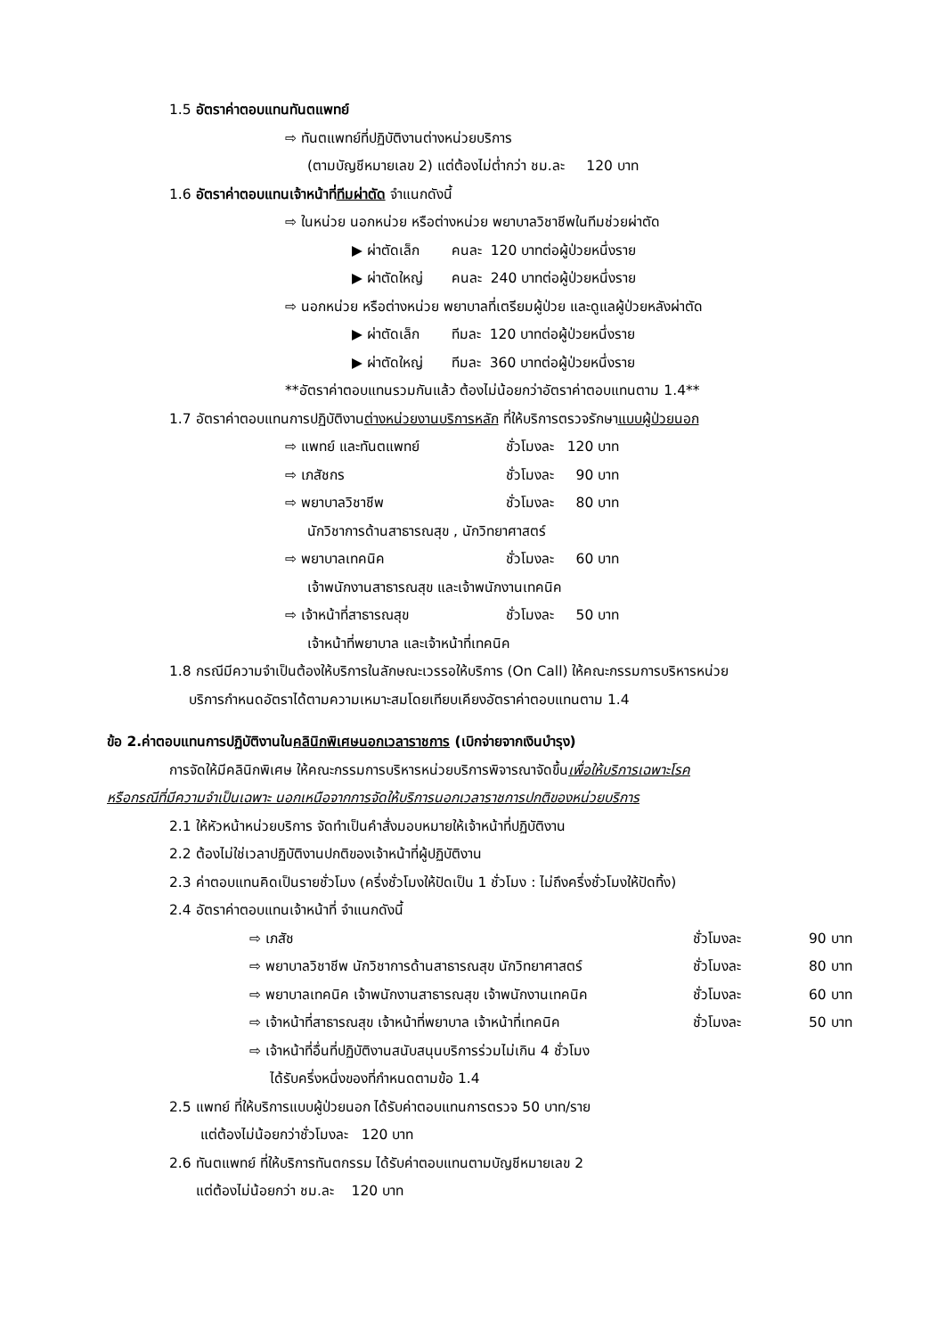1.5 อัตราค่าตอบแทนทันตแพทย์
⇨ ทันตแพทย์ที่ปฏิบัติงานต่างหน่วยบริการ
(ตามบัญชีหมายเลข 2) แต่ต้องไม่ต่ำกว่า ชม.ละ 120 บาท
1.6 อัตราค่าตอบแทนเจ้าหน้าที่ทีมผ่าตัด จำแนกดังนี้
⇨ ในหน่วย นอกหน่วย หรือต่างหน่วย พยาบาลวิชาชีพในทีมช่วยผ่าตัด
▶ ผ่าตัดเล็ก คนละ 120 บาทต่อผู้ป่วยหนึ่งราย
▶ ผ่าตัดใหญ่ คนละ 240 บาทต่อผู้ป่วยหนึ่งราย
⇨ นอกหน่วย หรือต่างหน่วย พยาบาลที่เตรียมผู้ป่วย และดูแลผู้ป่วยหลังผ่าตัด
▶ ผ่าตัดเล็ก ทีมละ 120 บาทต่อผู้ป่วยหนึ่งราย
▶ ผ่าตัดใหญ่ ทีมละ 360 บาทต่อผู้ป่วยหนึ่งราย
**อัตราค่าตอบแทนรวมกันแล้ว ต้องไม่น้อยกว่าอัตราค่าตอบแทนตาม 1.4**
1.7 อัตราค่าตอบแทนการปฏิบัติงานต่างหน่วยงานบริการหลัก ที่ให้บริการตรวจรักษาแบบผู้ป่วยนอก
⇨ แพทย์ และทันตแพทย์ ชั่วโมงละ 120 บาท
⇨ เภสัชกร ชั่วโมงละ 90 บาท
⇨ พยาบาลวิชาชีพ ชั่วโมงละ 80 บาท
นักวิชาการด้านสาธารณสุข , นักวิทยาศาสตร์
⇨ พยาบาลเทคนิค ชั่วโมงละ 60 บาท
เจ้าพนักงานสาธารณสุข และเจ้าพนักงานเทคนิค
⇨ เจ้าหน้าที่สาธารณสุข ชั่วโมงละ 50 บาท
เจ้าหน้าที่พยาบาล และเจ้าหน้าที่เทคนิค
1.8 กรณีมีความจำเป็นต้องให้บริการในลักษณะเวรรอให้บริการ (On Call) ให้คณะกรรมการบริหารหน่วย
บริการกำหนดอัตราได้ตามความเหมาะสมโดยเทียบเคียงอัตราค่าตอบแทนตาม 1.4
ข้อ 2.ค่าตอบแทนการปฏิบัติงานในคลินิกพิเศษนอกเวลาราชการ (เบิกจ่ายจากเงินบำรุง)
การจัดให้มีคลินิกพิเศษ ให้คณะกรรมการบริหารหน่วยบริการพิจารณาจัดขึ้นเพื่อให้บริการเฉพาะโรค
หรือกรณีที่มีความจำเป็นเฉพาะ นอกเหนือจากการจัดให้บริการนอกเวลาราชการปกติของหน่วยบริการ
2.1 ให้หัวหน้าหน่วยบริการ จัดทำเป็นคำสั่งมอบหมายให้เจ้าหน้าที่ปฏิบัติงาน
2.2 ต้องไม่ใช่เวลาปฏิบัติงานปกติของเจ้าหน้าที่ผู้ปฏิบัติงาน
2.3 ค่าตอบแทนคิดเป็นรายชั่วโมง (ครึ่งชั่วโมงให้ปัดเป็น 1 ชั่วโมง : ไม่ถึงครึ่งชั่วโมงให้ปัดทิ้ง)
2.4 อัตราค่าตอบแทนเจ้าหน้าที่ จำแนกดังนี้
⇨ เภสัช ชั่วโมงละ 90 บาท
⇨ พยาบาลวิชาชีพ นักวิชาการด้านสาธารณสุข นักวิทยาศาสตร์ ชั่วโมงละ 80 บาท
⇨ พยาบาลเทคนิค เจ้าพนักงานสาธารณสุข เจ้าพนักงานเทคนิค ชั่วโมงละ 60 บาท
⇨ เจ้าหน้าที่สาธารณสุข เจ้าหน้าที่พยาบาล เจ้าหน้าที่เทคนิค ชั่วโมงละ 50 บาท
⇨ เจ้าหน้าที่อื่นที่ปฏิบัติงานสนับสนุนบริการร่วมไม่เกิน 4 ชั่วโมง
ได้รับครึ่งหนึ่งของที่กำหนดตามข้อ 1.4
2.5 แพทย์ ที่ให้บริการแบบผู้ป่วยนอก ได้รับค่าตอบแทนการตรวจ 50 บาท/ราย
แต่ต้องไม่น้อยกว่าชั่วโมงละ 120 บาท
2.6 ทันตแพทย์ ที่ให้บริการทันตกรรม ได้รับค่าตอบแทนตามบัญชีหมายเลข 2
แต่ต้องไม่น้อยกว่า ชม.ละ 120 บาท